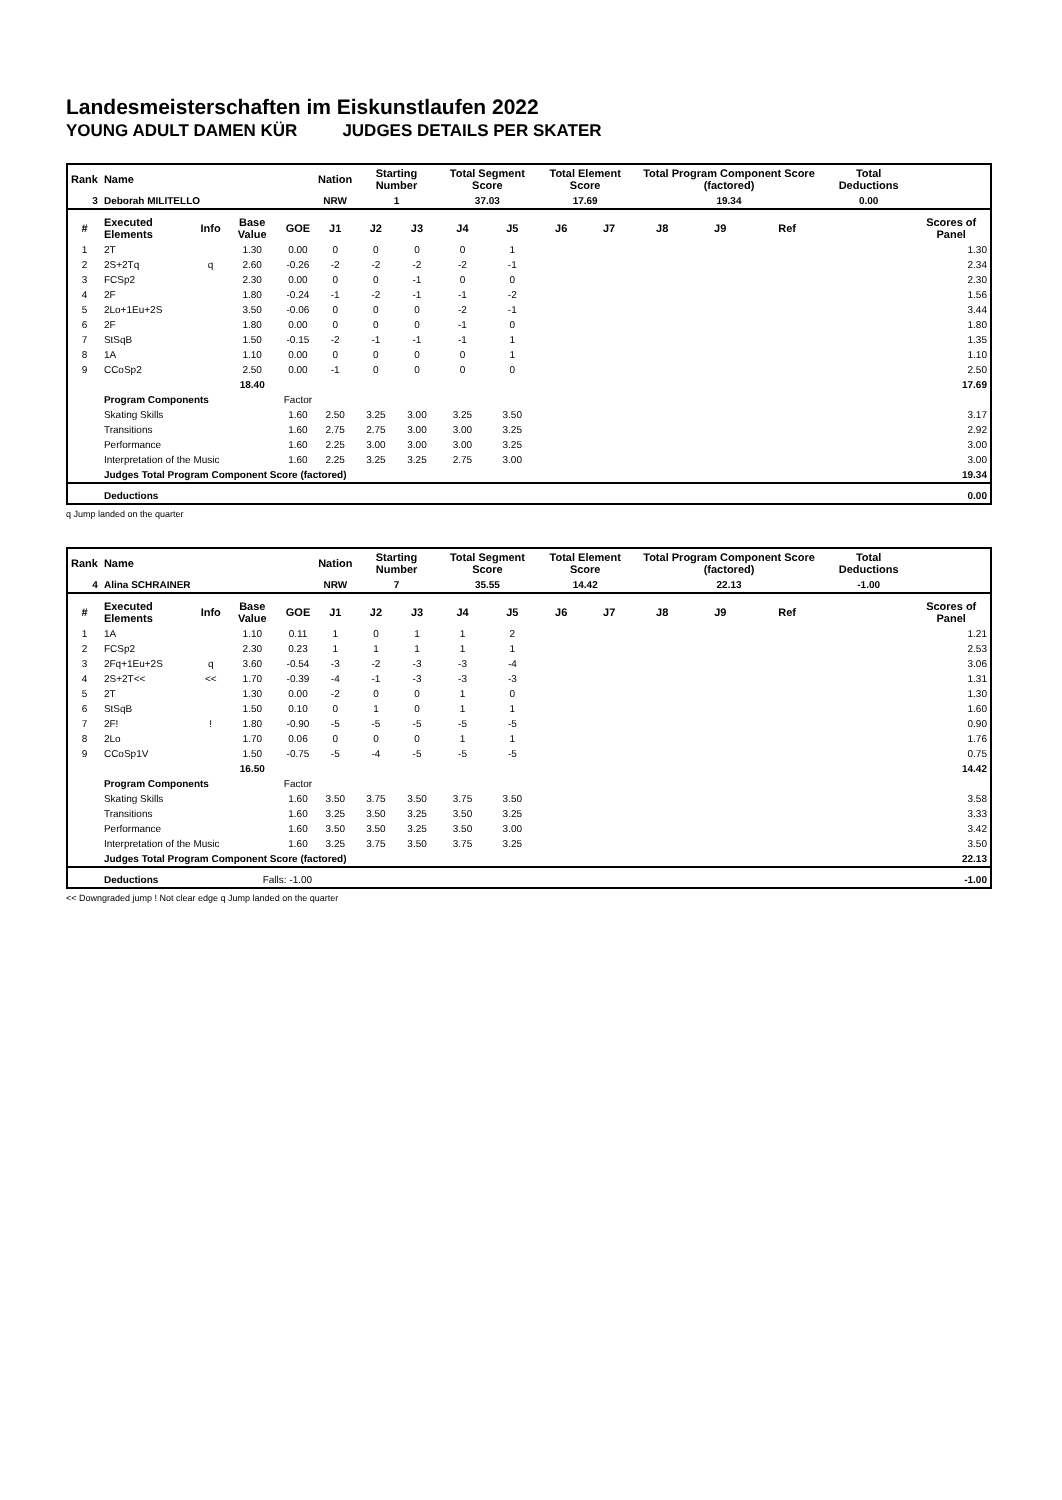Landesmeisterschaften im Eiskunstlaufen 2022
YOUNG ADULT DAMEN KÜR JUDGES DETAILS PER SKATER
| Rank | Name | | | | Nation | Starting Number | | Total Segment Score | | Total Element Score | | Total Program Component Score (factored) | | | Total Deductions | |
| --- | --- | --- | --- | --- | --- | --- | --- | --- | --- | --- | --- | --- | --- | --- | --- | --- |
| 3 | Deborah MILITELLO | | | | NRW | 1 | | 37.03 | | 17.69 | | 19.34 | | | 0.00 | |
| # | Executed Elements | Info | Base Value | GOE | J1 | J2 | J3 | J4 | J5 | J6 | J7 | J8 | J9 | Ref | | Scores of Panel |
| 1 | 2T | | 1.30 | 0.00 | 0 | 0 | 0 | 0 | 1 | | | | | | | 1.30 |
| 2 | 2S+2Tq | q | 2.60 | -0.26 | -2 | -2 | -2 | -2 | -1 | | | | | | | 2.34 |
| 3 | FCSp2 | | 2.30 | 0.00 | 0 | 0 | -1 | 0 | 0 | | | | | | | 2.30 |
| 4 | 2F | | 1.80 | -0.24 | -1 | -2 | -1 | -1 | -2 | | | | | | | 1.56 |
| 5 | 2Lo+1Eu+2S | | 3.50 | -0.06 | 0 | 0 | 0 | -2 | -1 | | | | | | | 3.44 |
| 6 | 2F | | 1.80 | 0.00 | 0 | 0 | 0 | -1 | 0 | | | | | | | 1.80 |
| 7 | StSqB | | 1.50 | -0.15 | -2 | -1 | -1 | -1 | 1 | | | | | | | 1.35 |
| 8 | 1A | | 1.10 | 0.00 | 0 | 0 | 0 | 0 | 1 | | | | | | | 1.10 |
| 9 | CCoSp2 | | 2.50 | 0.00 | -1 | 0 | 0 | 0 | 0 | | | | | | | 2.50 |
| | | | 18.40 | | | | | | | | | | | | | 17.69 |
| | Program Components | | | Factor | | | | | | | | | | | | |
| | Skating Skills | | | 1.60 | 2.50 | 3.25 | 3.00 | 3.25 | 3.50 | | | | | | | 3.17 |
| | Transitions | | | 1.60 | 2.75 | 2.75 | 3.00 | 3.00 | 3.25 | | | | | | | 2.92 |
| | Performance | | | 1.60 | 2.25 | 3.00 | 3.00 | 3.00 | 3.25 | | | | | | | 3.00 |
| | Interpretation of the Music | | | 1.60 | 2.25 | 3.25 | 3.25 | 2.75 | 3.00 | | | | | | | 3.00 |
| | Judges Total Program Component Score (factored) | | | | | | | | | | | | | | | 19.34 |
| | Deductions | | | | | | | | | | | | | | | 0.00 |
q Jump landed on the quarter
| Rank | Name | | | | Nation | Starting Number | | Total Segment Score | | Total Element Score | | Total Program Component Score (factored) | | | Total Deductions | |
| --- | --- | --- | --- | --- | --- | --- | --- | --- | --- | --- | --- | --- | --- | --- | --- | --- |
| 4 | Alina SCHRAINER | | | | NRW | 7 | | 35.55 | | 14.42 | | 22.13 | | | -1.00 | |
| # | Executed Elements | Info | Base Value | GOE | J1 | J2 | J3 | J4 | J5 | J6 | J7 | J8 | J9 | Ref | | Scores of Panel |
| 1 | 1A | | 1.10 | 0.11 | 1 | 0 | 1 | 1 | 2 | | | | | | | 1.21 |
| 2 | FCSp2 | | 2.30 | 0.23 | 1 | 1 | 1 | 1 | 1 | | | | | | | 2.53 |
| 3 | 2Fq+1Eu+2S | q | 3.60 | -0.54 | -3 | -2 | -3 | -3 | -4 | | | | | | | 3.06 |
| 4 | 2S+2T<< | << | 1.70 | -0.39 | -4 | -1 | -3 | -3 | -3 | | | | | | | 1.31 |
| 5 | 2T | | 1.30 | 0.00 | -2 | 0 | 0 | 1 | 0 | | | | | | | 1.30 |
| 6 | StSqB | | 1.50 | 0.10 | 0 | 1 | 0 | 1 | 1 | | | | | | | 1.60 |
| 7 | 2F! | ! | 1.80 | -0.90 | -5 | -5 | -5 | -5 | -5 | | | | | | | 0.90 |
| 8 | 2Lo | | 1.70 | 0.06 | 0 | 0 | 0 | 1 | 1 | | | | | | | 1.76 |
| 9 | CCoSp1V | | 1.50 | -0.75 | -5 | -4 | -5 | -5 | -5 | | | | | | | 0.75 |
| | | | 16.50 | | | | | | | | | | | | | 14.42 |
| | Program Components | | | Factor | | | | | | | | | | | | |
| | Skating Skills | | | 1.60 | 3.50 | 3.75 | 3.50 | 3.75 | 3.50 | | | | | | | 3.58 |
| | Transitions | | | 1.60 | 3.25 | 3.50 | 3.25 | 3.50 | 3.25 | | | | | | | 3.33 |
| | Performance | | | 1.60 | 3.50 | 3.50 | 3.25 | 3.50 | 3.00 | | | | | | | 3.42 |
| | Interpretation of the Music | | | 1.60 | 3.25 | 3.75 | 3.50 | 3.75 | 3.25 | | | | | | | 3.50 |
| | Judges Total Program Component Score (factored) | | | | | | | | | | | | | | | 22.13 |
| | Deductions | | Falls: -1.00 | | | | | | | | | | | | | -1.00 |
<< Downgraded jump ! Not clear edge q Jump landed on the quarter